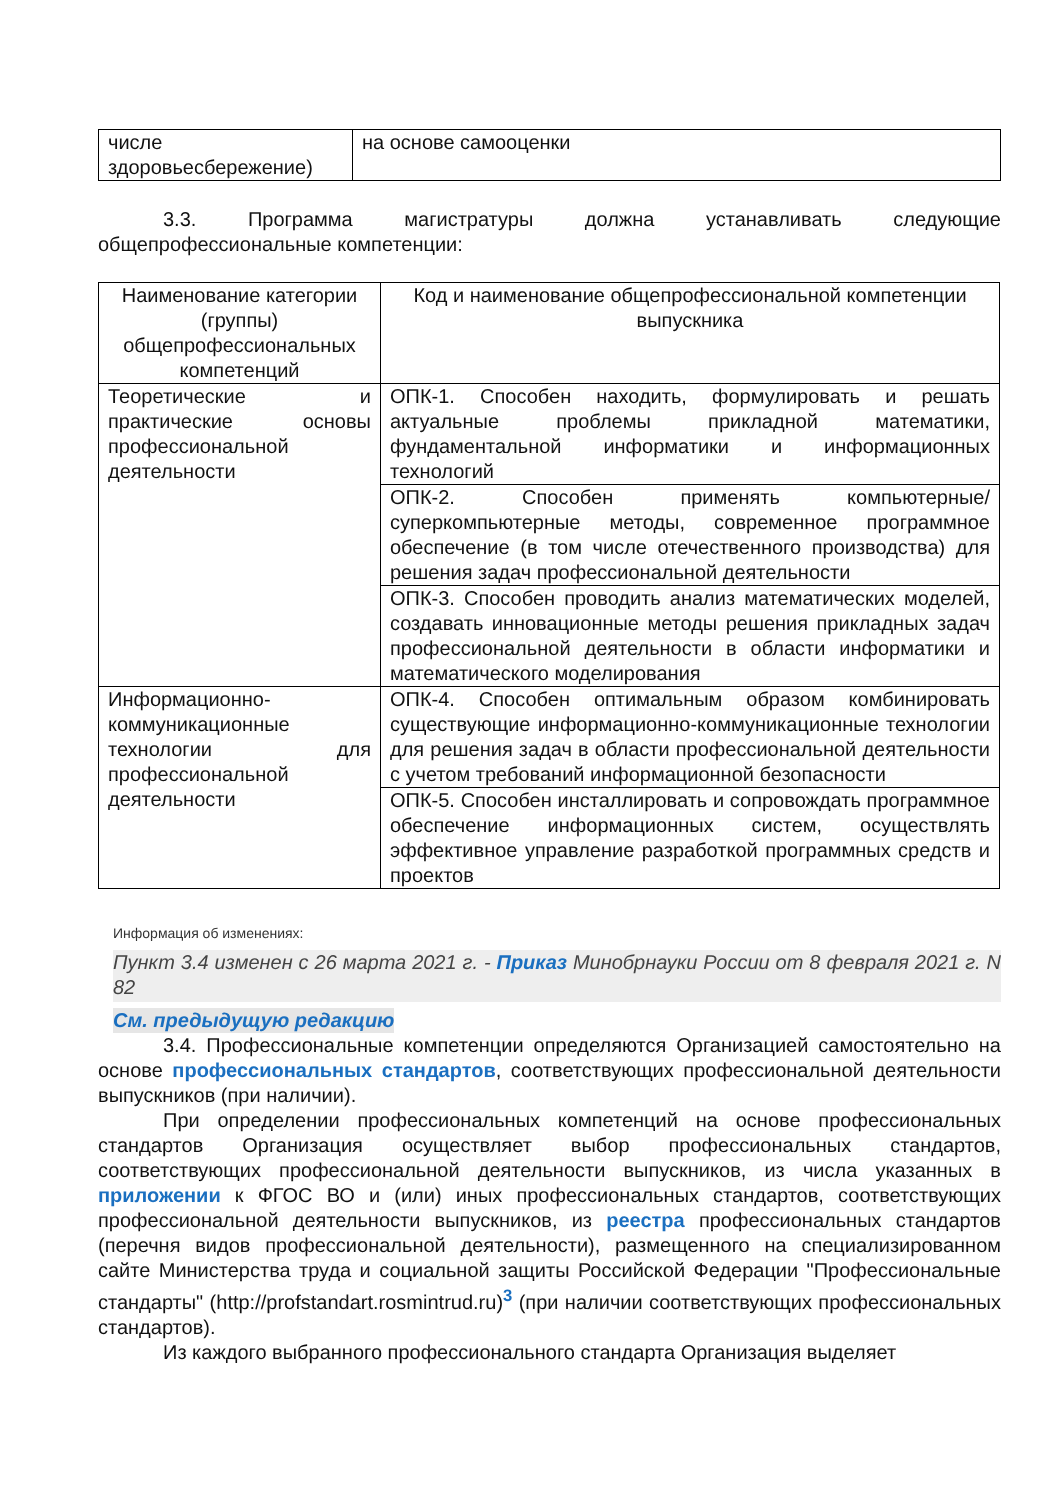| числе здоровьесбережение) | на основе самооценки |
3.3. Программа магистратуры должна устанавливать следующие общепрофессиональные компетенции:
| Наименование категории (группы) общепрофессиональных компетенций | Код и наименование общепрофессиональной компетенции выпускника |
| Теоретические и практические основы профессиональной деятельности | ОПК-1. Способен находить, формулировать и решать актуальные проблемы прикладной математики, фундаментальной информатики и информационных технологий |
| | ОПК-2. Способен применять компьютерные/ суперкомпьютерные методы, современное программное обеспечение (в том числе отечественного производства) для решения задач профессиональной деятельности |
| | ОПК-3. Способен проводить анализ математических моделей, создавать инновационные методы решения прикладных задач профессиональной деятельности в области информатики и математического моделирования |
| Информационно-коммуникационные технологии для профессиональной деятельности | ОПК-4. Способен оптимальным образом комбинировать существующие информационно-коммуникационные технологии для решения задач в области профессиональной деятельности с учетом требований информационной безопасности |
| | ОПК-5. Способен инсталлировать и сопровождать программное обеспечение информационных систем, осуществлять эффективное управление разработкой программных средств и проектов |
Информация об изменениях:
Пункт 3.4 изменен с 26 марта 2021 г. - Приказ Минобрнауки России от 8 февраля 2021 г. N 82
См. предыдущую редакцию
3.4. Профессиональные компетенции определяются Организацией самостоятельно на основе профессиональных стандартов, соответствующих профессиональной деятельности выпускников (при наличии).
При определении профессиональных компетенций на основе профессиональных стандартов Организация осуществляет выбор профессиональных стандартов, соответствующих профессиональной деятельности выпускников, из числа указанных в приложении к ФГОС ВО и (или) иных профессиональных стандартов, соответствующих профессиональной деятельности выпускников, из реестра профессиональных стандартов (перечня видов профессиональной деятельности), размещенного на специализированном сайте Министерства труда и социальной защиты Российской Федерации "Профессиональные стандарты" (http://profstandart.rosmintrud.ru)<sup>3</sup> (при наличии соответствующих профессиональных стандартов).
Из каждого выбранного профессионального стандарта Организация выделяет